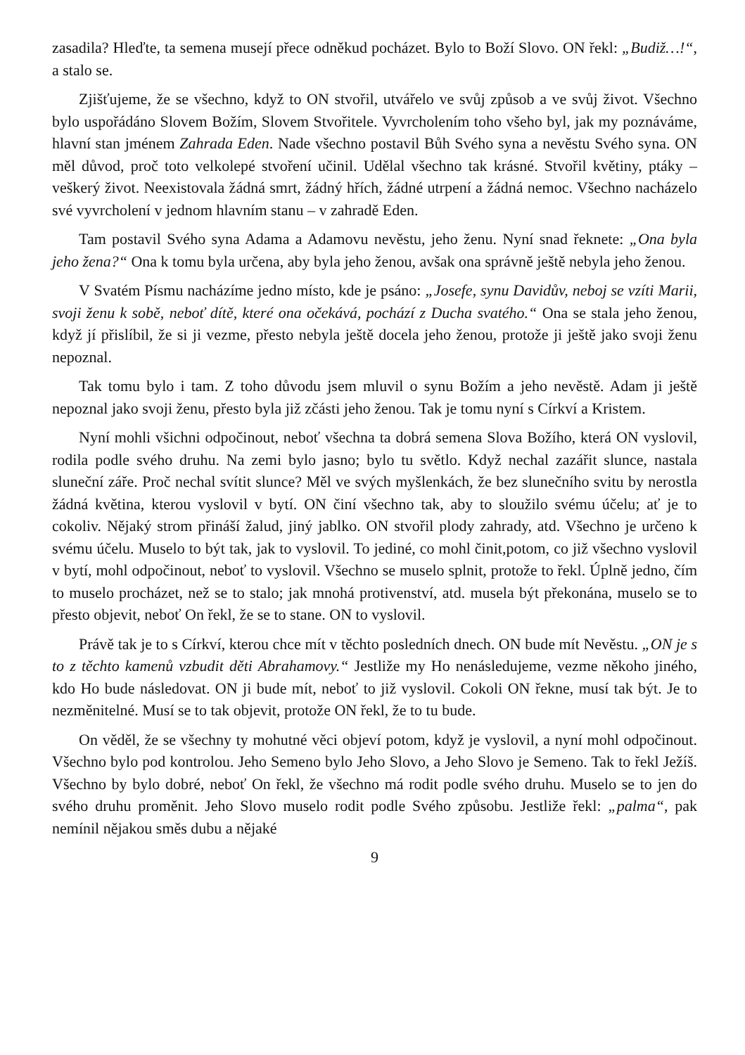zasadila? Hleďte, ta semena musejí přece odněkud pocházet. Bylo to Boží Slovo. ON řekl: „Budiž…!“, a stalo se.
Zjišťujeme, že se všechno, když to ON stvořil, utvářelo ve svůj způsob a ve svůj život. Všechno bylo uspořádáno Slovem Božím, Slovem Stvořitele. Vyvrcholením toho všeho byl, jak my poznáváme, hlavní stan jménem Zahrada Eden. Nade všechno postavil Bůh Svého syna a nevěstu Svého syna. ON měl důvod, proč toto velkolepé stvoření učinil. Udělal všechno tak krásné. Stvořil květiny, ptáky – veškerý život. Neexistovala žádná smrt, žádný hřích, žádné utrpení a žádná nemoc. Všechno nacházelo své vyvrcholení v jednom hlavním stanu – v zahradě Eden.
Tam postavil Svého syna Adama a Adamovu nevěstu, jeho ženu. Nyní snad řeknete: „Ona byla jeho žena?“ Ona k tomu byla určena, aby byla jeho ženou, avšak ona správně ještě nebyla jeho ženou.
V Svatém Písmu nacházíme jedno místo, kde je psáno: „Josefe, synu Davidův, neboj se vzíti Marii, svoji ženu k sobě, neboť dítě, které ona očekává, pochází z Ducha svatého.“ Ona se stala jeho ženou, když jí přislíbil, že si ji vezme, přesto nebyla ještě docela jeho ženou, protože ji ještě jako svoji ženu nepoznal.
Tak tomu bylo i tam. Z toho důvodu jsem mluvil o synu Božím a jeho nevěstě. Adam ji ještě nepoznal jako svoji ženu, přesto byla již zčásti jeho ženou. Tak je tomu nyní s Církví a Kristem.
Nyní mohli všichni odpočinout, neboť všechna ta dobrá semena Slova Božího, která ON vyslovil, rodila podle svého druhu. Na zemi bylo jasno; bylo tu světlo. Když nechal zazářit slunce, nastala sluneční záře. Proč nechal svítit slunce? Měl ve svých myšlenkách, že bez slunečního svitu by nerostla žádná květina, kterou vyslovil v bytí. ON činí všechno tak, aby to sloužilo svému účelu; ať je to cokoliv. Nějaký strom přináší žalud, jiný jablko. ON stvořil plody zahrady, atd. Všechno je určeno k svému účelu. Muselo to být tak, jak to vyslovil. To jediné, co mohl činit,potom, co již všechno vyslovil v bytí, mohl odpočinout, neboť to vyslovil. Všechno se muselo splnit, protože to řekl. Úplně jedno, čím to muselo procházet, než se to stalo; jak mnohá protivenství, atd. musela být překonána, muselo se to přesto objevit, neboť On řekl, že se to stane. ON to vyslovil.
Právě tak je to s Církví, kterou chce mít v těchto posledních dnech. ON bude mít Nevěstu. „ON je s to z těchto kamenů vzbudit děti Abrahamovy.“ Jestliže my Ho nenásledujeme, vezme někoho jiného, kdo Ho bude následovat. ON ji bude mít, neboť to již vyslovil. Cokoli ON řekne, musí tak být. Je to nezměnitelné. Musí se to tak objevit, protože ON řekl, že to tu bude.
On věděl, že se všechny ty mohutné věci objeví potom, když je vyslovil, a nyní mohl odpočinout. Všechno bylo pod kontrolou. Jeho Semeno bylo Jeho Slovo, a Jeho Slovo je Semeno. Tak to řekl Ježíš. Všechno by bylo dobré, neboť On řekl, že všechno má rodit podle svého druhu. Muselo se to jen do svého druhu proměnit. Jeho Slovo muselo rodit podle Svého způsobu. Jestliže řekl: „palma“, pak nemínil nějakou směs dubu a nějaké
9